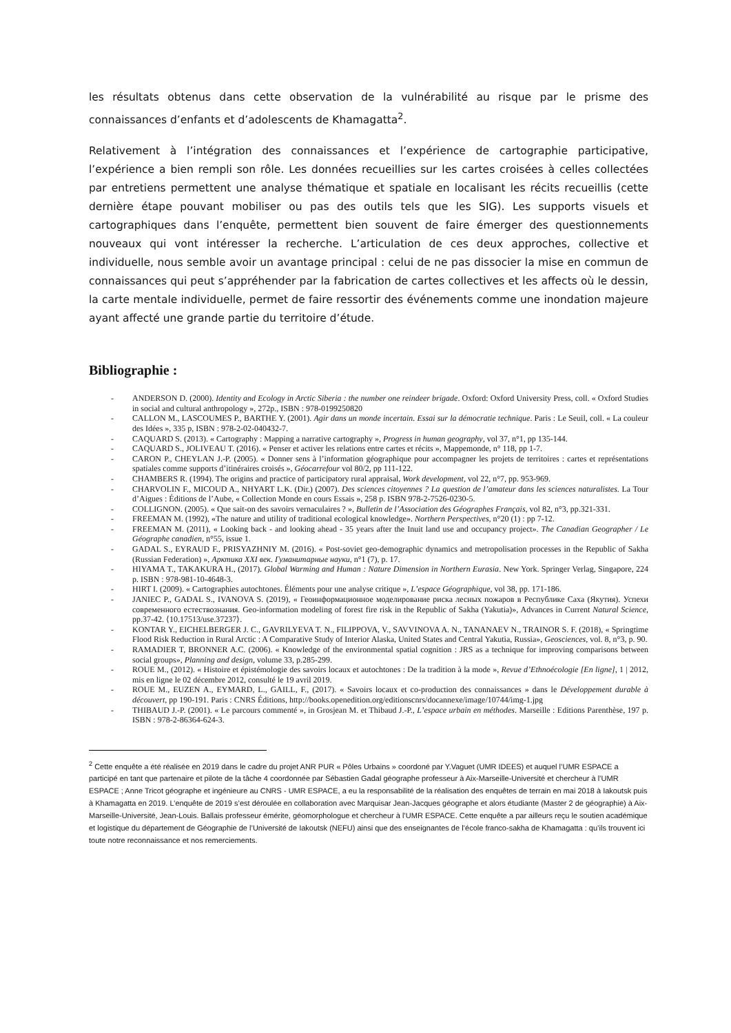les résultats obtenus dans cette observation de la vulnérabilité au risque par le prisme des connaissances d’enfants et d’adolescents de Khamagatta<sup>2</sup>.
Relativement à l’intégration des connaissances et l’expérience de cartographie participative, l’expérience a bien rempli son rôle. Les données recueillies sur les cartes croisées à celles collectées par entretiens permettent une analyse thématique et spatiale en localisant les récits recueillis (cette dernière étape pouvant mobiliser ou pas des outils tels que les SIG). Les supports visuels et cartographiques dans l’enquête, permettent bien souvent de faire émerger des questionnements nouveaux qui vont intéresser la recherche. L’articulation de ces deux approches, collective et individuelle, nous semble avoir un avantage principal : celui de ne pas dissocier la mise en commun de connaissances qui peut s’appréhender par la fabrication de cartes collectives et les affects où le dessin, la carte mentale individuelle, permet de faire ressortir des événements comme une inondation majeure ayant affecté une grande partie du territoire d’étude.
Bibliographie :
- ANDERSON D. (2000). Identity and Ecology in Arctic Siberia : the number one reindeer brigade. Oxford: Oxford University Press, coll. « Oxford Studies in social and cultural anthropology », 272p., ISBN : 978-0199250820
- CALLON M., LASCOUMES P., BARTHE Y. (2001). Agir dans un monde incertain. Essai sur la démocratie technique. Paris : Le Seuil, coll. « La couleur des Idées », 335 p, ISBN : 978-2-02-040432-7.
- CAQUARD S. (2013). « Cartography : Mapping a narrative cartography », Progress in human geography, vol 37, n°1, pp 135-144.
- CAQUARD S., JOLIVEAU T. (2016). « Penser et activer les relations entre cartes et récits », Mappemonde, n° 118, pp 1-7.
- CARON P., CHEYLAN J.-P. (2005). « Donner sens à l’information géographique pour accompagner les projets de territoires : cartes et représentations spatiales comme supports d’itinéraires croisés », Géocarrefour vol 80/2, pp 111-122.
- CHAMBERS R. (1994). The origins and practice of participatory rural appraisal, Work development, vol 22, n°7, pp. 953-969.
- CHARVOLIN F., MICOUD A., NHYART L.K. (Dir.) (2007). Des sciences citoyennes ? La question de l’amateur dans les sciences naturalistes. La Tour d’Aigues : Éditions de l’Aube, « Collection Monde en cours Essais », 258 p. ISBN 978-2-7526-0230-5.
- COLLIGNON. (2005). « Que sait-on des savoirs vernaculaires ? », Bulletin de l’Association des Géographes Français, vol 82, n°3, pp.321-331.
- FREEMAN M. (1992), «The nature and utility of traditional ecological knowledge». Northern Perspectives, n°20 (1) : pp 7-12.
- FREEMAN M. (2011), « Looking back - and looking ahead - 35 years after the Inuit land use and occupancy project». The Canadian Geographer / Le Géographe canadien, n°55, issue 1.
- GADAL S., EYRAUD F., PRISYAZHNIY M. (2016). « Post-soviet geo-demographic dynamics and metropolisation processes in the Republic of Sakha (Russian Federation) », Арктика XXI век. Гуманитарные науки, n°1 (7), p. 17.
- HIYAMA T., TAKAKURA H., (2017). Global Warming and Human : Nature Dimension in Northern Eurasia. New York. Springer Verlag, Singapore, 224 p. ISBN : 978-981-10-4648-3.
- HIRT I. (2009). « Cartographies autochtones. Éléments pour une analyse critique », L’espace Géographique, vol 38, pp. 171-186.
- JANIEC P., GADAL S., IVANOVA S. (2019), « Геоинформационное моделирование риска лесных пожаров в Республике Саха (Якутия). Успехи современного естествознания. Geo-information modeling of forest fire risk in the Republic of Sakha (Yakutia)», Advances in Current Natural Science, pp.37-42. ⟨10.17513/use.37237⟩.
- KONTAR Y., EICHELBERGER J. C., GAVRILYEVA T. N., FILIPPOVA, V., SAVVINOVA A. N., TANANAEV N., TRAINOR S. F. (2018), « Springtime Flood Risk Reduction in Rural Arctic : A Comparative Study of Interior Alaska, United States and Central Yakutia, Russia», Geosciences, vol. 8, n°3, p. 90.
- RAMADIER T, BRONNER A.C. (2006). « Knowledge of the environmental spatial cognition : JRS as a technique for improving comparisons between social groups», Planning and design, volume 33, p.285-299.
- ROUE M., (2012). « Histoire et épistémologie des savoirs locaux et autochtones : De la tradition à la mode », Revue d’Ethnoécologie [En ligne], 1 | 2012, mis en ligne le 02 décembre 2012, consulté le 19 avril 2019.
- ROUE M., EUZEN A., EYMARD, L., GAILL, F., (2017). « Savoirs locaux et co-production des connaissances » dans le Développement durable à découvert, pp 190-191. Paris : CNRS Éditions, http://books.openedition.org/editionscnrs/docannexe/image/10744/img-1.jpg
- THIBAUD J.-P. (2001). « Le parcours commenté », in Grosjean M. et Thibaud J.-P., L’espace urbain en méthodes. Marseille : Editions Parenthèse, 197 p. ISBN : 978-2-86364-624-3.
<sup>2</sup> Cette enquête a été réalisée en 2019 dans le cadre du projet ANR PUR « Pôles Urbains » coordoné par Y.Vaguet (UMR IDEES) et auquel l’UMR ESPACE a participé en tant que partenaire et pilote de la tâche 4 coordonnée par Sébastien Gadal géographe professeur à Aix-Marseille-Université et chercheur à l’UMR ESPACE ; Anne Tricot géographe et ingénieure au CNRS - UMR ESPACE, a eu la responsabilité de la réalisation des enquêtes de terrain en mai 2018 à Iakoutsk puis à Khamagatta en 2019. L’enquête de 2019 s’est déroulée en collaboration avec Marquisar Jean-Jacques géographe et alors étudiante (Master 2 de géographie) à Aix-Marseille-Université, Jean-Louis. Ballais professeur émérite, géomorphologue et chercheur à l’UMR ESPACE. Cette enquête a par ailleurs reçu le soutien académique et logistique du département de Géographie de l’Université de Iakoutsk (NEFU) ainsi que des enseignantes de l’école franco-sakha de Khamagatta : qu’ils trouvent ici toute notre reconnaissance et nos remerciements.